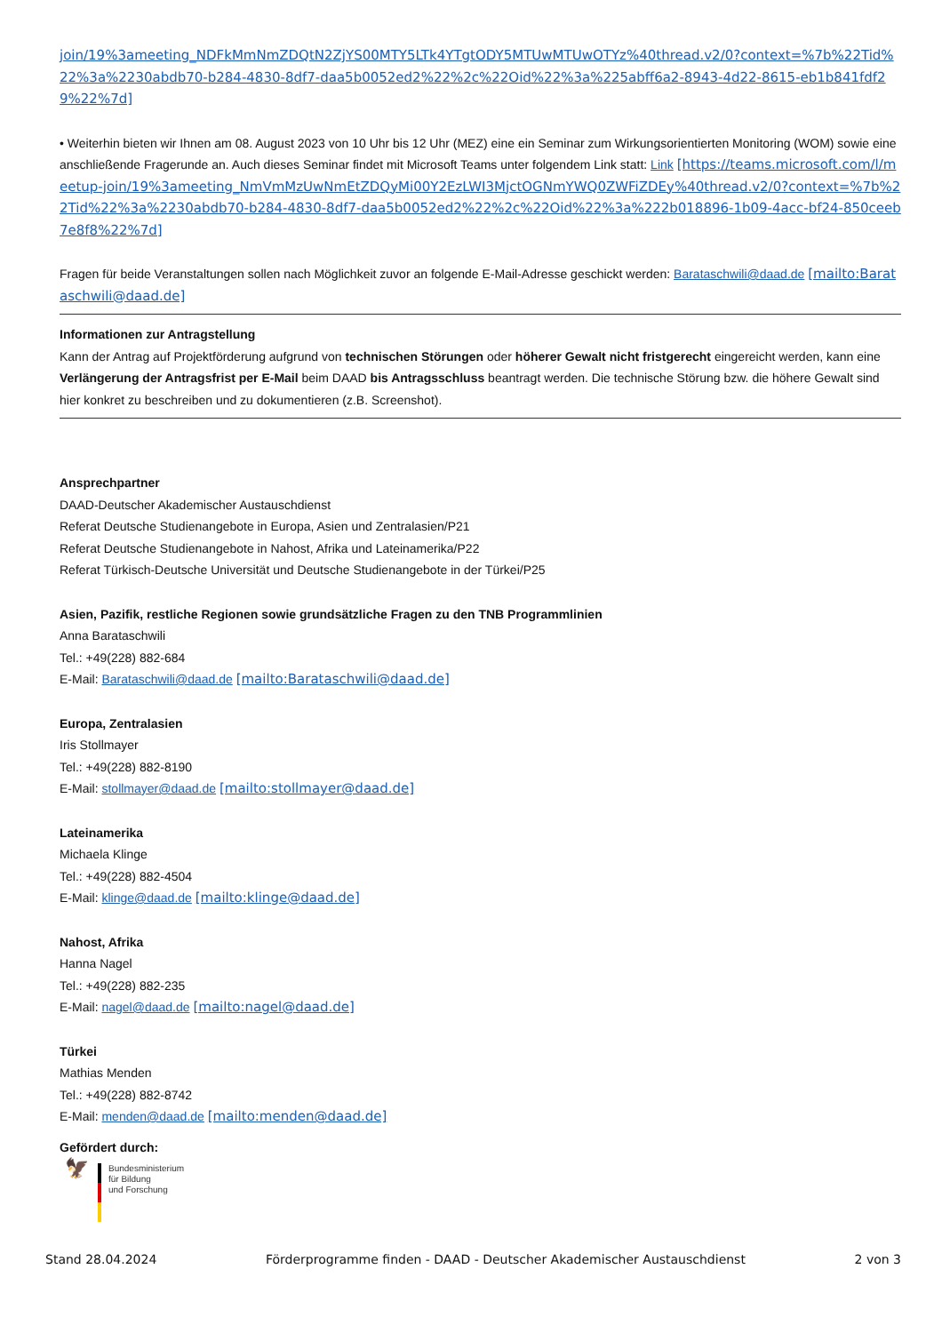join/19%3ameeting_NDFkMmNmZDQtN2ZjYS00MTY5LTk4YTgtODY5MTUwMTUwOTYz%40thread.v2/0?context=%7b%22Tid%22%3a%2230abdb70-b284-4830-8df7-daa5b0052ed2%22%2c%22Oid%22%3a%225abff6a2-8943-4d22-8615-eb1b841fdf29%22%7d]
• Weiterhin bieten wir Ihnen am 08. August 2023 von 10 Uhr bis 12 Uhr (MEZ) eine ein Seminar zum Wirkungsorientierten Monitoring (WOM) sowie eine anschließende Fragerunde an. Auch dieses Seminar findet mit Microsoft Teams unter folgendem Link statt: Link [https://teams.microsoft.com/l/meetup-join/19%3ameeting_NmVmMzUwNmEtZDQyMi00Y2EzLWI3MjctOGNmYWQ0ZWFiZDEy%40thread.v2/0?context=%7b%22Tid%22%3a%2230abdb70-b284-4830-8df7-daa5b0052ed2%22%2c%22Oid%22%3a%222b018896-1b09-4acc-bf24-850ceeb7e8f8%22%7d]
Fragen für beide Veranstaltungen sollen nach Möglichkeit zuvor an folgende E-Mail-Adresse geschickt werden: Barataschwili@daad.de [mailto:Barataschwili@daad.de]
Informationen zur Antragstellung
Kann der Antrag auf Projektförderung aufgrund von technischen Störungen oder höherer Gewalt nicht fristgerecht eingereicht werden, kann eine Verlängerung der Antragsfrist per E-Mail beim DAAD bis Antragsschluss beantragt werden. Die technische Störung bzw. die höhere Gewalt sind hier konkret zu beschreiben und zu dokumentieren (z.B. Screenshot).
Ansprechpartner
DAAD-Deutscher Akademischer Austauschdienst
Referat Deutsche Studienangebote in Europa, Asien und Zentralasien/P21
Referat Deutsche Studienangebote in Nahost, Afrika und Lateinamerika/P22
Referat Türkisch-Deutsche Universität und Deutsche Studienangebote in der Türkei/P25
Asien, Pazifik, restliche Regionen sowie grundsätzliche Fragen zu den TNB Programmlinien
Anna Barataschwili
Tel.: +49(228) 882-684
E-Mail: Barataschwili@daad.de [mailto:Barataschwili@daad.de]
Europa, Zentralasien
Iris Stollmayer
Tel.: +49(228) 882-8190
E-Mail: stollmayer@daad.de [mailto:stollmayer@daad.de]
Lateinamerika
Michaela Klinge
Tel.: +49(228) 882-4504
E-Mail: klinge@daad.de [mailto:klinge@daad.de]
Nahost, Afrika
Hanna Nagel
Tel.: +49(228) 882-235
E-Mail: nagel@daad.de [mailto:nagel@daad.de]
Türkei
Mathias Menden
Tel.: +49(228) 882-8742
E-Mail: menden@daad.de [mailto:menden@daad.de]
Gefördert durch:
🦅
Bundesministerium
für Bildung
und Forschung
Stand 28.04.2024 Förderprogramme finden - DAAD - Deutscher Akademischer Austauschdienst 2 von 3